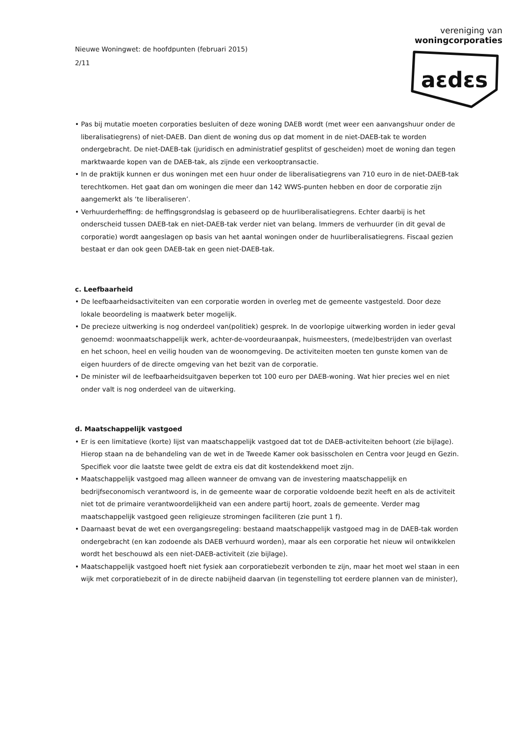Nieuwe Woningwet: de hoofdpunten (februari 2015)
2/11
vereniging van
woningcorporaties
aεdεs
• Pas bij mutatie moeten corporaties besluiten of deze woning DAEB wordt (met weer een aanvangshuur onder de liberalisatiegrens) of niet-DAEB. Dan dient de woning dus op dat moment in de niet-DAEB-tak te worden ondergebracht. De niet-DAEB-tak (juridisch en administratief gesplitst of gescheiden) moet de woning dan tegen marktwaarde kopen van de DAEB-tak, als zijnde een verkooptransactie.
• In de praktijk kunnen er dus woningen met een huur onder de liberalisatiegrens van 710 euro in de niet-DAEB-tak terechtkomen. Het gaat dan om woningen die meer dan 142 WWS-punten hebben en door de corporatie zijn aangemerkt als ‘te liberaliseren’.
• Verhuurderheffing: de heffingsgrondslag is gebaseerd op de huurliberalisatiegrens. Echter daarbij is het onderscheid tussen DAEB-tak en niet-DAEB-tak verder niet van belang. Immers de verhuurder (in dit geval de corporatie) wordt aangeslagen op basis van het aantal woningen onder de huurliberalisatiegrens. Fiscaal gezien bestaat er dan ook geen DAEB-tak en geen niet-DAEB-tak.
c. Leefbaarheid
• De leefbaarheidsactiviteiten van een corporatie worden in overleg met de gemeente vastgesteld. Door deze lokale beoordeling is maatwerk beter mogelijk.
• De precieze uitwerking is nog onderdeel van(politiek) gesprek. In de voorlopige uitwerking worden in ieder geval genoemd: woonmaatschappelijk werk, achter-de-voordeuraanpak, huismeesters, (mede)bestrijden van overlast en het schoon, heel en veilig houden van de woonomgeving. De activiteiten moeten ten gunste komen van de eigen huurders of de directe omgeving van het bezit van de corporatie.
• De minister wil de leefbaarheidsuitgaven beperken tot 100 euro per DAEB-woning. Wat hier precies wel en niet onder valt is nog onderdeel van de uitwerking.
d. Maatschappelijk vastgoed
• Er is een limitatieve (korte) lijst van maatschappelijk vastgoed dat tot de DAEB-activiteiten behoort (zie bijlage). Hierop staan na de behandeling van de wet in de Tweede Kamer ook basisscholen en Centra voor Jeugd en Gezin. Specifiek voor die laatste twee geldt de extra eis dat dit kostendekkend moet zijn.
• Maatschappelijk vastgoed mag alleen wanneer de omvang van de investering maatschappelijk en bedrijfseconomisch verantwoord is, in de gemeente waar de corporatie voldoende bezit heeft en als de activiteit niet tot de primaire verantwoordelijkheid van een andere partij hoort, zoals de gemeente. Verder mag maatschappelijk vastgoed geen religieuze stromingen faciliteren (zie punt 1 f).
• Daarnaast bevat de wet een overgangsregeling: bestaand maatschappelijk vastgoed mag in de DAEB-tak worden ondergebracht (en kan zodoende als DAEB verhuurd worden), maar als een corporatie het nieuw wil ontwikkelen wordt het beschouwd als een niet-DAEB-activiteit (zie bijlage).
• Maatschappelijk vastgoed hoeft niet fysiek aan corporatiebezit verbonden te zijn, maar het moet wel staan in een wijk met corporatiebezit of in de directe nabijheid daarvan (in tegenstelling tot eerdere plannen van de minister),